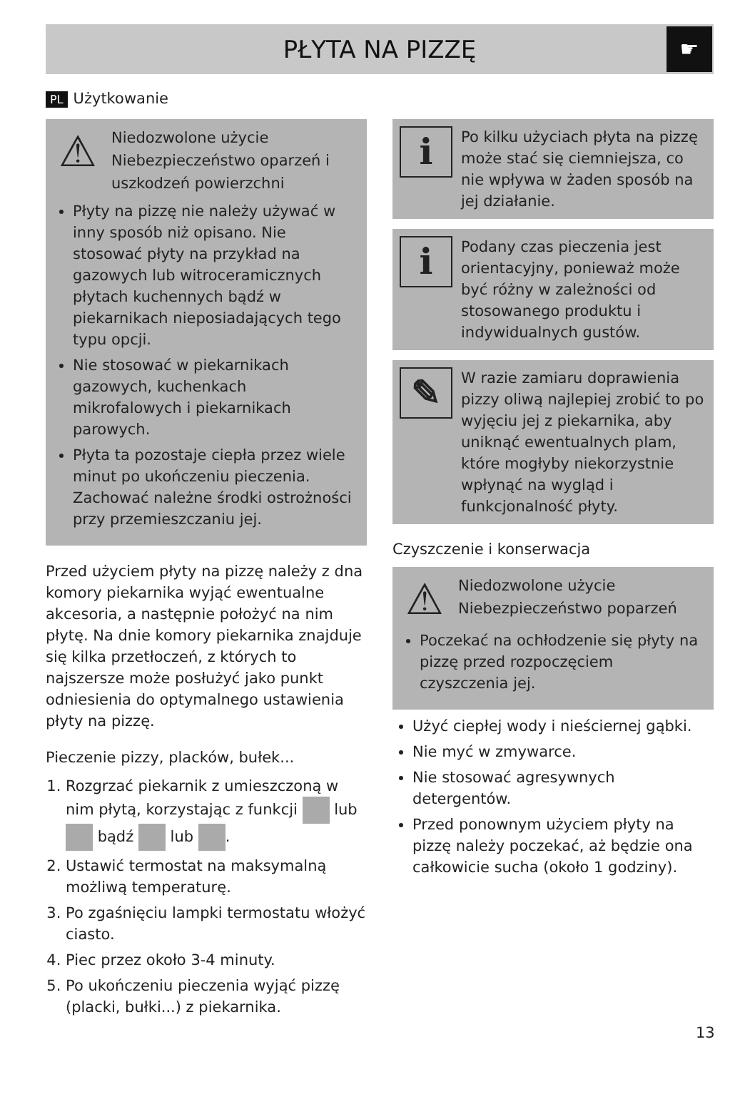PŁYTA NA PIZZĘ
☛
PL Użytkowanie
⚠
Niedozwolone użycie
Niebezpieczeństwo oparzeń i uszkodzeń powierzchni
Płyty na pizzę nie należy używać w inny sposób niż opisano. Nie stosować płyty na przykład na gazowych lub witroceramicznych płytach kuchennych bądź w piekarnikach nieposiadających tego typu opcji.
Nie stosować w piekarnikach gazowych, kuchenkach mikrofalowych i piekarnikach parowych.
Płyta ta pozostaje ciepła przez wiele minut po ukończeniu pieczenia. Zachować należne środki ostrożności przy przemieszczaniu jej.
Przed użyciem płyty na pizzę należy z dna komory piekarnika wyjąć ewentualne akcesoria, a następnie położyć na nim płytę. Na dnie komory piekarnika znajduje się kilka przetłoczeń, z których to najszersze może posłużyć jako punkt odniesienia do optymalnego ustawienia płyty na pizzę.
Pieczenie pizzy, placków, bułek...
1. Rozgrzać piekarnik z umieszczoną w nim płytą, korzystając z funkcji lub bądź lub .
2. Ustawić termostat na maksymalną możliwą temperaturę.
3. Po zgaśnięciu lampki termostatu włożyć ciasto.
4. Piec przez około 3-4 minuty.
5. Po ukończeniu pieczenia wyjąć pizzę (placki, bułki...) z piekarnika.
i
Po kilku użyciach płyta na pizzę może stać się ciemniejsza, co nie wpływa w żaden sposób na jej działanie.
i
Podany czas pieczenia jest orientacyjny, ponieważ może być różny w zależności od stosowanego produktu i indywidualnych gustów.
✎
W razie zamiaru doprawienia pizzy oliwą najlepiej zrobić to po wyjęciu jej z piekarnika, aby uniknąć ewentualnych plam, które mogłyby niekorzystnie wpłynąć na wygląd i funkcjonalność płyty.
Czyszczenie i konserwacja
⚠
Niedozwolone użycie
Niebezpieczeństwo poparzeń
Poczekać na ochłodzenie się płyty na pizzę przed rozpoczęciem czyszczenia jej.
Użyć ciepłej wody i nieściernej gąbki.
Nie myć w zmywarce.
Nie stosować agresywnych detergentów.
Przed ponownym użyciem płyty na pizzę należy poczekać, aż będzie ona całkowicie sucha (około 1 godziny).
13